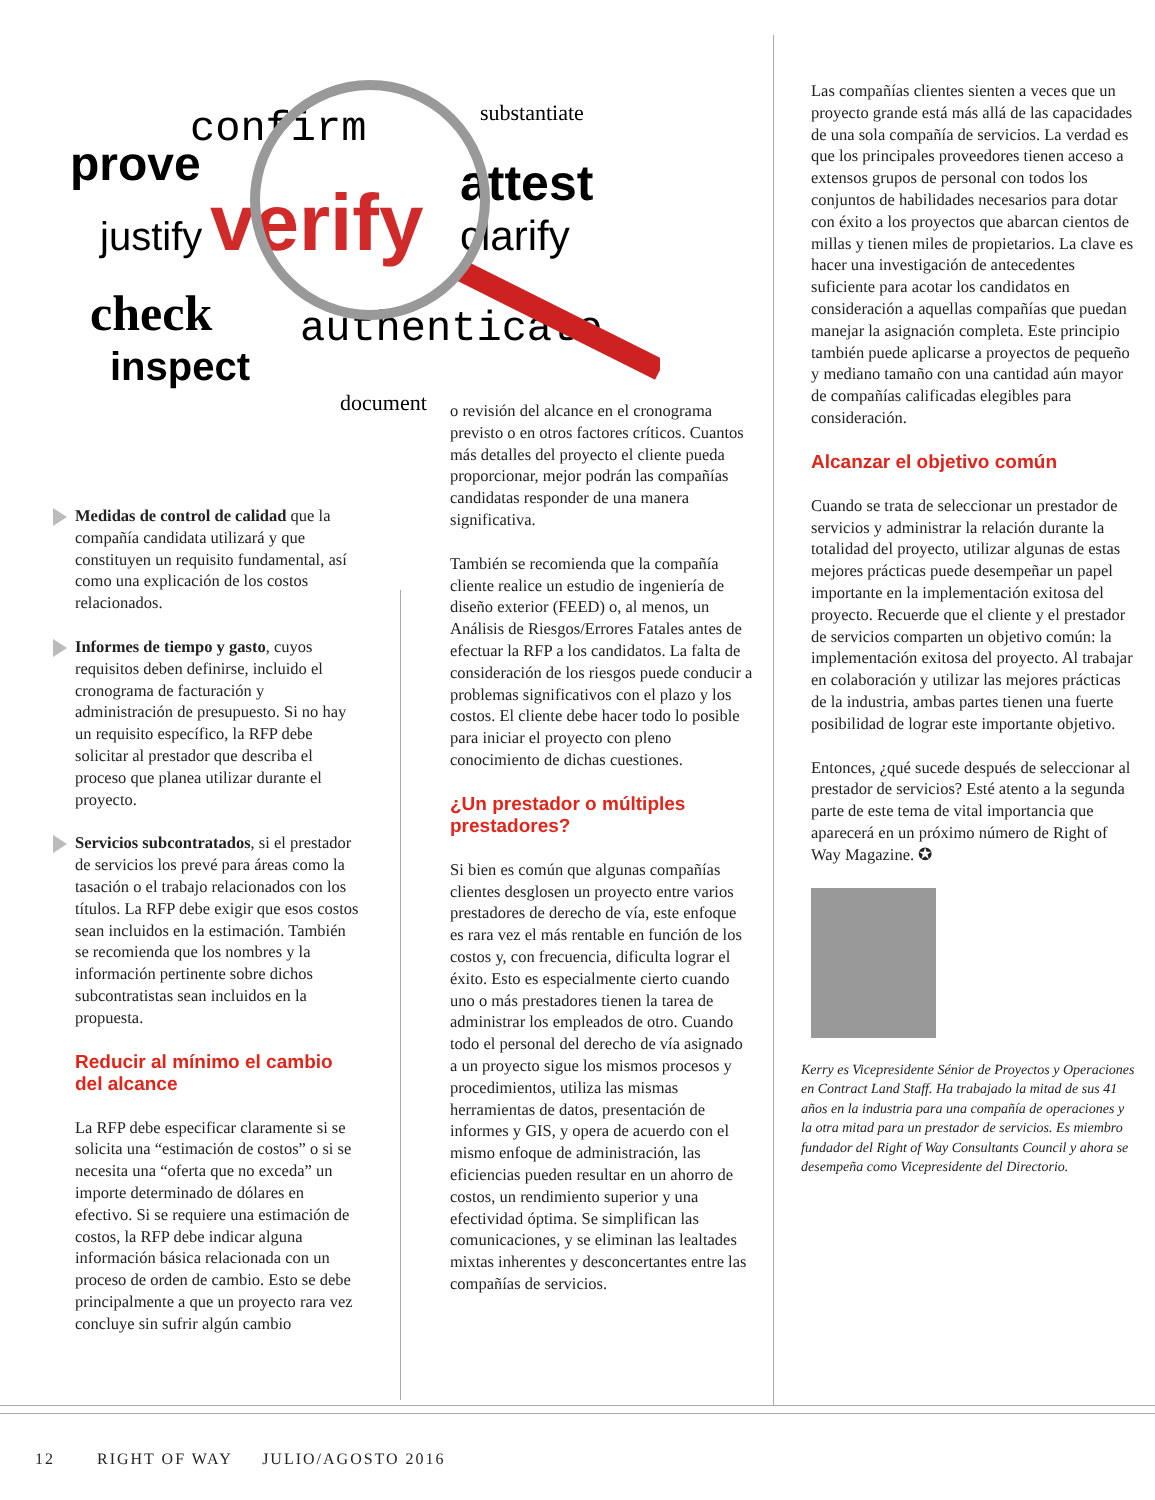prove
confirm
justify
verify
attest
clarify
check
authenticate
inspect
document
substantiate
Medidas de control de calidad que la compañía candidata utilizará y que constituyen un requisito fundamental, así como una explicación de los costos relacionados.
Informes de tiempo y gasto, cuyos requisitos deben definirse, incluido el cronograma de facturación y administración de presupuesto. Si no hay un requisito específico, la RFP debe solicitar al prestador que describa el proceso que planea utilizar durante el proyecto.
Servicios subcontratados, si el prestador de servicios los prevé para áreas como la tasación o el trabajo relacionados con los títulos. La RFP debe exigir que esos costos sean incluidos en la estimación. También se recomienda que los nombres y la información pertinente sobre dichos subcontratistas sean incluidos en la propuesta.
Reducir al mínimo el cambio del alcance
La RFP debe especificar claramente si se solicita una “estimación de costos” o si se necesita una “oferta que no exceda” un importe determinado de dólares en efectivo. Si se requiere una estimación de costos, la RFP debe indicar alguna información básica relacionada con un proceso de orden de cambio. Esto se debe principalmente a que un proyecto rara vez concluye sin sufrir algún cambio
o revisión del alcance en el cronograma previsto o en otros factores críticos. Cuantos más detalles del proyecto el cliente pueda proporcionar, mejor podrán las compañías candidatas responder de una manera significativa.
También se recomienda que la compañía cliente realice un estudio de ingeniería de diseño exterior (FEED) o, al menos, un Análisis de Riesgos/Errores Fatales antes de efectuar la RFP a los candidatos. La falta de consideración de los riesgos puede conducir a problemas significativos con el plazo y los costos. El cliente debe hacer todo lo posible para iniciar el proyecto con pleno conocimiento de dichas cuestiones.
¿Un prestador o múltiples prestadores?
Si bien es común que algunas compañías clientes desglosen un proyecto entre varios prestadores de derecho de vía, este enfoque es rara vez el más rentable en función de los costos y, con frecuencia, dificulta lograr el éxito. Esto es especialmente cierto cuando uno o más prestadores tienen la tarea de administrar los empleados de otro. Cuando todo el personal del derecho de vía asignado a un proyecto sigue los mismos procesos y procedimientos, utiliza las mismas herramientas de datos, presentación de informes y GIS, y opera de acuerdo con el mismo enfoque de administración, las eficiencias pueden resultar en un ahorro de costos, un rendimiento superior y una efectividad óptima. Se simplifican las comunicaciones, y se eliminan las lealtades mixtas inherentes y desconcertantes entre las compañías de servicios.
Las compañías clientes sienten a veces que un proyecto grande está más allá de las capacidades de una sola compañía de servicios. La verdad es que los principales proveedores tienen acceso a extensos grupos de personal con todos los conjuntos de habilidades necesarios para dotar con éxito a los proyectos que abarcan cientos de millas y tienen miles de propietarios. La clave es hacer una investigación de antecedentes suficiente para acotar los candidatos en consideración a aquellas compañías que puedan manejar la asignación completa. Este principio también puede aplicarse a proyectos de pequeño y mediano tamaño con una cantidad aún mayor de compañías calificadas elegibles para consideración.
Alcanzar el objetivo común
Cuando se trata de seleccionar un prestador de servicios y administrar la relación durante la totalidad del proyecto, utilizar algunas de estas mejores prácticas puede desempeñar un papel importante en la implementación exitosa del proyecto. Recuerde que el cliente y el prestador de servicios comparten un objetivo común: la implementación exitosa del proyecto. Al trabajar en colaboración y utilizar las mejores prácticas de la industria, ambas partes tienen una fuerte posibilidad de lograr este importante objetivo.
Entonces, ¿qué sucede después de seleccionar al prestador de servicios? Esté atento a la segunda parte de este tema de vital importancia que aparecerá en un próximo número de Right of Way Magazine. ✪
Kerry es Vicepresidente Sénior de Proyectos y Operaciones en Contract Land Staff. Ha trabajado la mitad de sus 41 años en la industria para una compañía de operaciones y la otra mitad para un prestador de servicios. Es miembro fundador del Right of Way Consultants Council y ahora se desempeña como Vicepresidente del Directorio.
12 RIGHT OF WAY JULIO/AGOSTO 2016